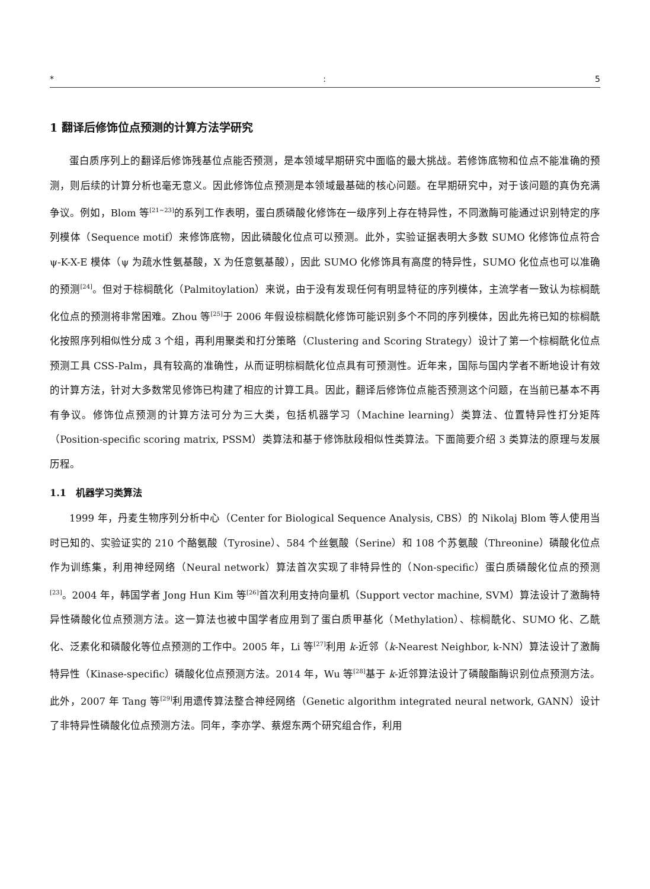*: 5
1 翻译后修饰位点预测的计算方法学研究
蛋白质序列上的翻译后修饰残基位点能否预测，是本领域早期研究中面临的最大挑战。若修饰底物和位点不能准确的预测，则后续的计算分析也毫无意义。因此修饰位点预测是本领域最基础的核心问题。在早期研究中，对于该问题的真伪充满争议。例如，Blom 等<sup>[21~23]</sup>的系列工作表明，蛋白质磷酸化修饰在一级序列上存在特异性，不同激酶可能通过识别特定的序列模体（Sequence motif）来修饰底物，因此磷酸化位点可以预测。此外，实验证据表明大多数 SUMO 化修饰位点符合 ψ-K-X-E 模体（ψ 为疏水性氨基酸，X 为任意氨基酸），因此 SUMO 化修饰具有高度的特异性，SUMO 化位点也可以准确的预测<sup>[24]</sup>。但对于棕榈酰化（Palmitoylation）来说，由于没有发现任何有明显特征的序列模体，主流学者一致认为棕榈酰化位点的预测将非常困难。Zhou 等<sup>[25]</sup>于 2006 年假设棕榈酰化修饰可能识别多个不同的序列模体，因此先将已知的棕榈酰化按照序列相似性分成 3 个组，再利用聚类和打分策略（Clustering and Scoring Strategy）设计了第一个棕榈酰化位点预测工具 CSS-Palm，具有较高的准确性，从而证明棕榈酰化位点具有可预测性。近年来，国际与国内学者不断地设计有效的计算方法，针对大多数常见修饰已构建了相应的计算工具。因此，翻译后修饰位点能否预测这个问题，在当前已基本不再有争议。修饰位点预测的计算方法可分为三大类，包括机器学习（Machine learning）类算法、位置特异性打分矩阵（Position-specific scoring matrix, PSSM）类算法和基于修饰肽段相似性类算法。下面简要介绍 3 类算法的原理与发展历程。
1.1　机器学习类算法
1999 年，丹麦生物序列分析中心（Center for Biological Sequence Analysis, CBS）的 Nikolaj Blom 等人使用当时已知的、实验证实的 210 个酪氨酸（Tyrosine）、584 个丝氨酸（Serine）和 108 个苏氨酸（Threonine）磷酸化位点作为训练集，利用神经网络（Neural network）算法首次实现了非特异性的（Non-specific）蛋白质磷酸化位点的预测<sup>[23]</sup>。2004 年，韩国学者 Jong Hun Kim 等<sup>[26]</sup>首次利用支持向量机（Support vector machine, SVM）算法设计了激酶特异性磷酸化位点预测方法。这一算法也被中国学者应用到了蛋白质甲基化（Methylation）、棕榈酰化、SUMO 化、乙酰化、泛素化和磷酸化等位点预测的工作中。2005 年，Li 等<sup>[27]</sup>利用 k-近邻（k-Nearest Neighbor, k-NN）算法设计了激酶特异性（Kinase-specific）磷酸化位点预测方法。2014 年，Wu 等<sup>[28]</sup>基于 k-近邻算法设计了磷酸酯酶识别位点预测方法。此外，2007 年 Tang 等<sup>[29]</sup>利用遗传算法整合神经网络（Genetic algorithm integrated neural network, GANN）设计了非特异性磷酸化位点预测方法。同年，李亦学、蔡煜东两个研究组合作，利用